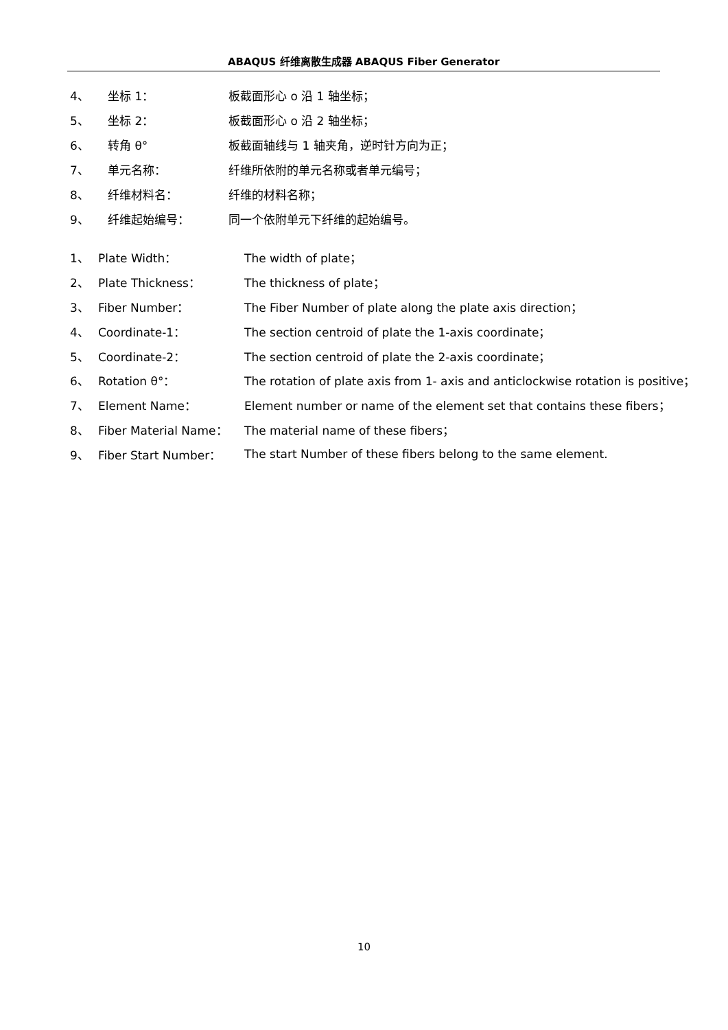ABAQUS 纤维离散生成器 ABAQUS Fiber Generator
4、 坐标 1： 板截面形心 o 沿 1 轴坐标；
5、 坐标 2： 板截面形心 o 沿 2 轴坐标；
6、 转角 θ° 板截面轴线与 1 轴夹角，逆时针方向为正；
7、 单元名称： 纤维所依附的单元名称或者单元编号；
8、 纤维材料名： 纤维的材料名称；
9、 纤维起始编号： 同一个依附单元下纤维的起始编号。
1、 Plate Width： The width of plate；
2、 Plate Thickness： The thickness of plate；
3、 Fiber Number： The Fiber Number of plate along the plate axis direction；
4、 Coordinate-1： The section centroid of plate the 1-axis coordinate；
5、 Coordinate-2： The section centroid of plate the 2-axis coordinate；
6、 Rotation θ°： The rotation of plate axis from 1- axis and anticlockwise rotation is positive；
7、 Element Name： Element number or name of the element set that contains these fibers；
8、 Fiber Material Name： The material name of these fibers；
9、 Fiber Start Number： The start Number of these fibers belong to the same element.
10